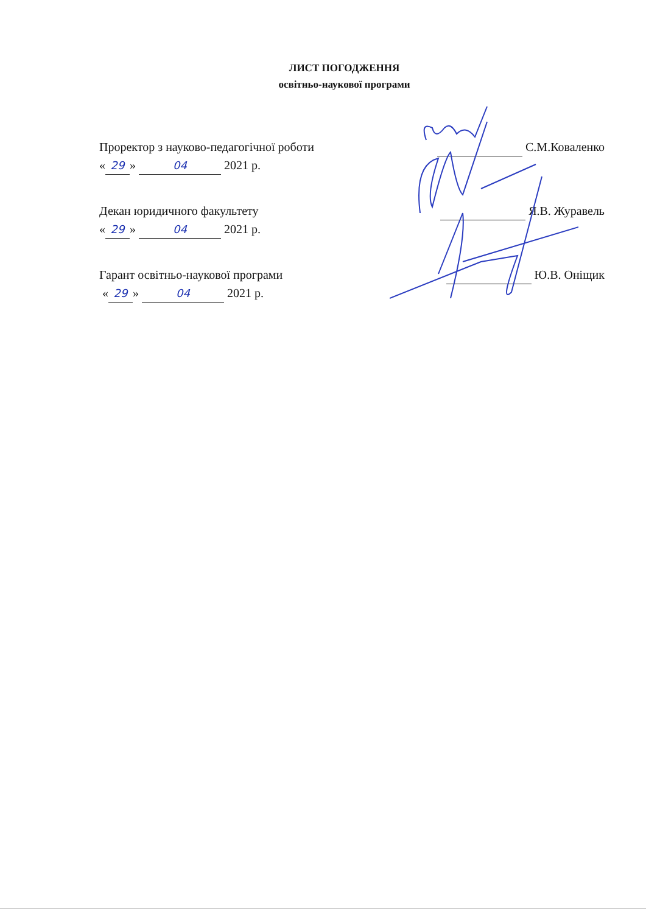ЛИСТ ПОГОДЖЕННЯ
освітньо-наукової програми
Проректор з науково-педагогічної роботи С.М.Коваленко
« 29 » 04 2021 р.
Декан юридичного факультету Я.В. Журавель
« 29 » 04 2021 р.
Гарант освітньо-наукової програми Ю.В. Оніщик
« 29 » 04 2021 р.